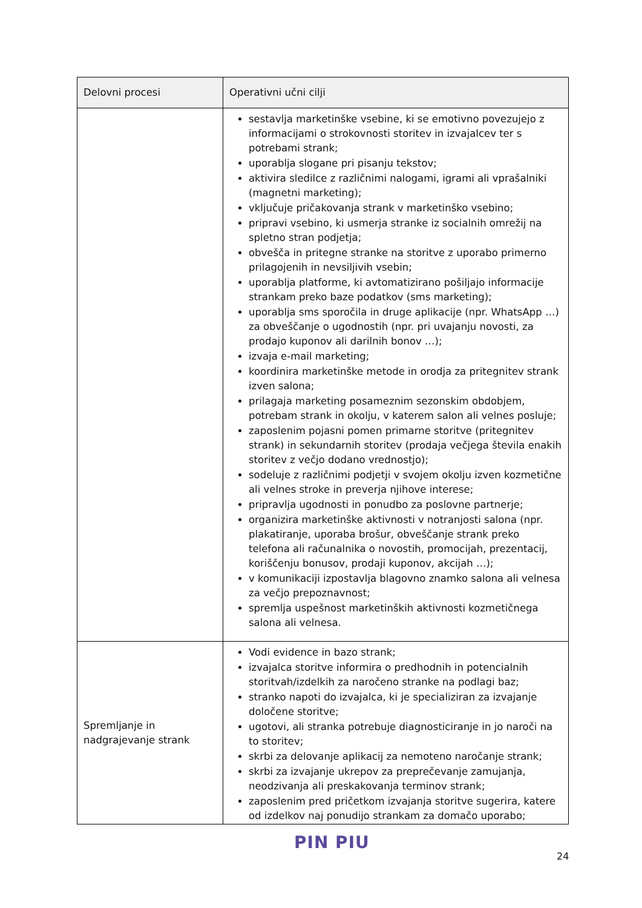| Delovni procesi | Operativni učni cilji |
| --- | --- |
| | sestavlja marketinške vsebine, ki se emotivno povezujejo z informacijami o strokovnosti storitev in izvajalcev ter s potrebami strank; uporablja slogane pri pisanju tekstov; aktivira sledilce z različnimi nalogami, igrami ali vprašalniki (magnetni marketing); vključuje pričakovanja strank v marketinško vsebino; pripravi vsebino, ki usmerja stranke iz socialnih omrežij na spletno stran podjetja; obvešča in pritegne stranke na storitve z uporabo primerno prilagojenih in nevsiljivih vsebin; uporablja platforme, ki avtomatizirano pošiljajo informacije strankam preko baze podatkov (sms marketing); uporablja sms sporočila in druge aplikacije (npr. WhatsApp …) za obveščanje o ugodnostih (npr. pri uvajanju novosti, za prodajo kuponov ali darilnih bonov …); izvaja e-mail marketing; koordinira marketinške metode in orodja za pritegnitev strank izven salona; prilagaja marketing posameznim sezonskim obdobjem, potrebam strank in okolju, v katerem salon ali velnes posluje; zaposlenim pojasni pomen primarne storitve (pritegnitev strank) in sekundarnih storitev (prodaja večjega števila enakih storitev z večjo dodano vrednostjo); sodeluje z različnimi podjetji v svojem okolju izven kozmetične ali velnes stroke in preverja njihove interese; pripravlja ugodnosti in ponudbo za poslovne partnerje; organizira marketinške aktivnosti v notranjosti salona (npr. plakatiranje, uporaba brošur, obveščanje strank preko telefona ali računalnika o novostih, promocijah, prezentacij, koriščenju bonusov, prodaji kuponov, akcijah …); v komunikaciji izpostavlja blagovno znamko salona ali velnesa za večjo prepoznavnost; spremlja uspešnost marketinških aktivnosti kozmetičnega salona ali velnesa. |
| Spremljanje in nadgrajevanje strank | Vodi evidence in bazo strank; izvajalca storitve informira o predhodnih in potencialnih storitvah/izdelkih za naročeno stranke na podlagi baz; stranko napoti do izvajalca, ki je specializiran za izvajanje določene storitve; ugotovi, ali stranka potrebuje diagnosticiranje in jo naroči na to storitev; skrbi za delovanje aplikacij za nemoteno naročanje strank; skrbi za izvajanje ukrepov za preprečevanje zamujanja, neodzivanja ali preskakovanja terminov strank; zaposlenim pred pričetkom izvajanja storitve sugerira, katere od izdelkov naj ponudijo strankam za domačo uporabo; |
PIN PIU
24